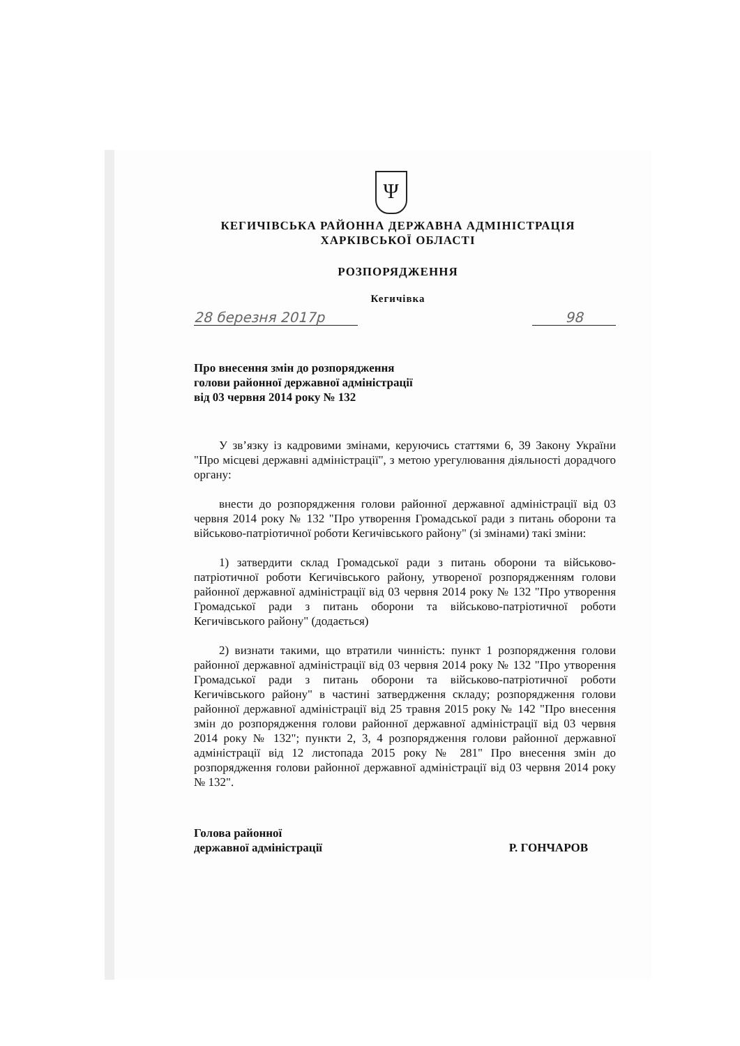Ψ
КЕГИЧІВСЬКА РАЙОННА ДЕРЖАВНА АДМІНІСТРАЦІЯ
ХАРКІВСЬКОЇ ОБЛАСТІ
РОЗПОРЯДЖЕННЯ
Кегичівка
28 березня 2017р 98
Про внесення змін до розпорядження
голови районної державної адміністрації
від 03 червня 2014 року № 132
У зв’язку із кадровими змінами, керуючись статтями 6, 39 Закону України "Про місцеві державні адміністрації", з метою урегулювання діяльності дорадчого органу:
внести до розпорядження голови районної державної адміністрації від 03 червня 2014 року № 132 "Про утворення Громадської ради з питань оборони та військово-патріотичної роботи Кегичівського району" (зі змінами) такі зміни:
1) затвердити склад Громадської ради з питань оборони та військово-патріотичної роботи Кегичівського району, утвореної розпорядженням голови районної державної адміністрації від 03 червня 2014 року № 132 "Про утворення Громадської ради з питань оборони та військово-патріотичної роботи Кегичівського району" (додається)
2) визнати такими, що втратили чинність: пункт 1 розпорядження голови районної державної адміністрації від 03 червня 2014 року № 132 "Про утворення Громадської ради з питань оборони та військово-патріотичної роботи Кегичівського району" в частині затвердження складу; розпорядження голови районної державної адміністрації від 25 травня 2015 року № 142 "Про внесення змін до розпорядження голови районної державної адміністрації від 03 червня 2014 року № 132"; пункти 2, 3, 4 розпорядження голови районної державної адміністрації від 12 листопада 2015 року № 281" Про внесення змін до розпорядження голови районної державної адміністрації від 03 червня 2014 року № 132".
Голова районної
державної адміністрації Р. ГОНЧАРОВ